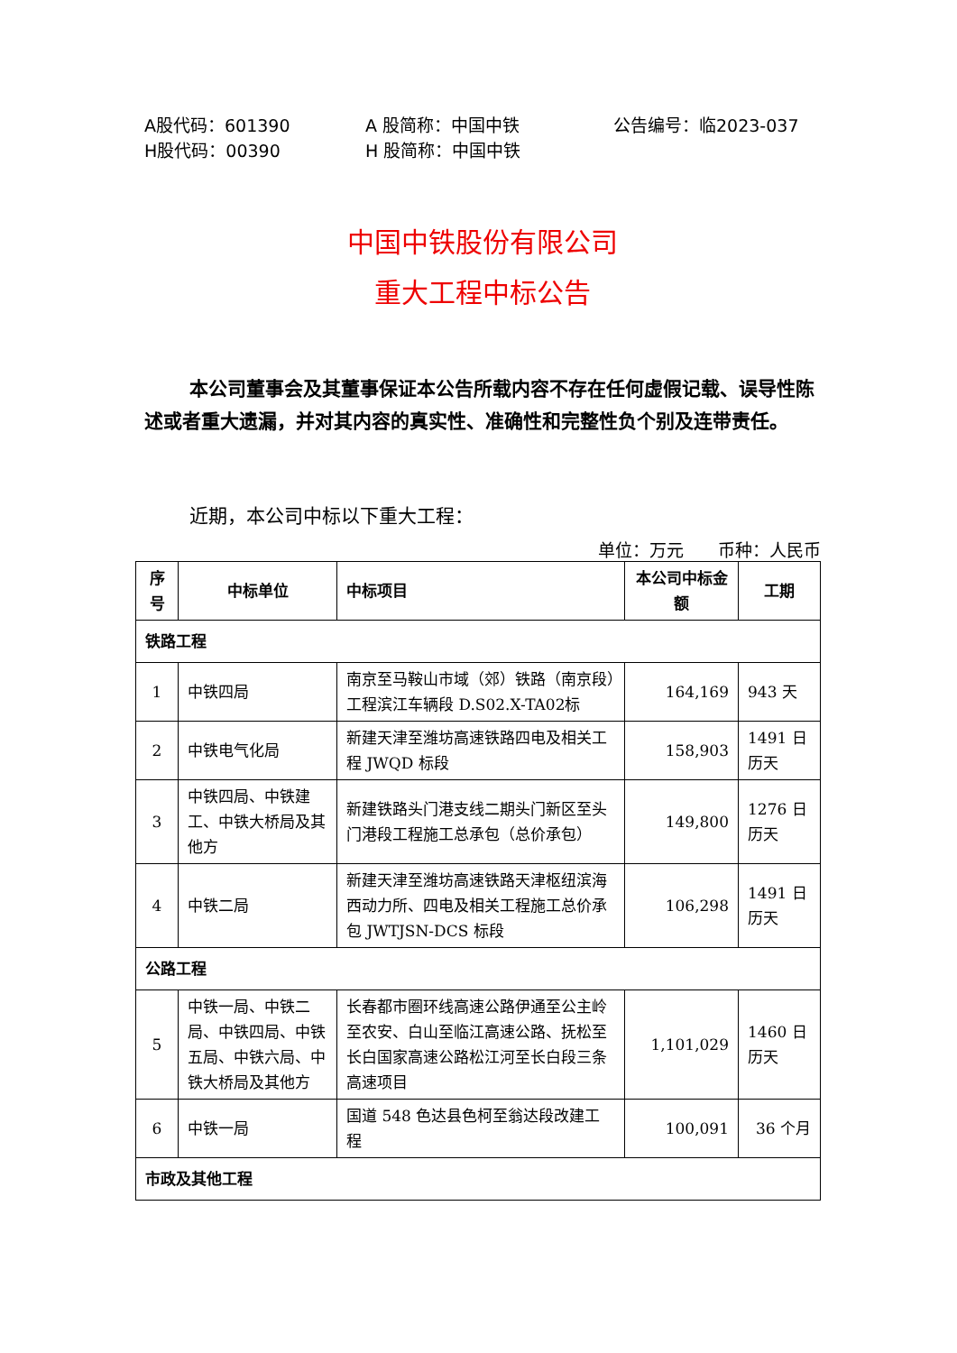A股代码：601390 A 股简称：中国中铁 公告编号：临2023-037
H股代码：00390 H 股简称：中国中铁
中国中铁股份有限公司
重大工程中标公告
本公司董事会及其董事保证本公告所载内容不存在任何虚假记载、误导性陈述或者重大遗漏，并对其内容的真实性、准确性和完整性负个别及连带责任。
近期，本公司中标以下重大工程：
单位：万元　　币种：人民币
| 序号 | 中标单位 | 中标项目 | 本公司中标金额 | 工期 |
| --- | --- | --- | --- | --- |
| 铁路工程 | | | | |
| 1 | 中铁四局 | 南京至马鞍山市域（郊）铁路（南京段）工程滨江车辆段 D.S02.X-TA02标 | 164,169 | 943 天 |
| 2 | 中铁电气化局 | 新建天津至潍坊高速铁路四电及相关工程 JWQD 标段 | 158,903 | 1491 日历天 |
| 3 | 中铁四局、中铁建工、中铁大桥局及其他方 | 新建铁路头门港支线二期头门新区至头门港段工程施工总承包（总价承包） | 149,800 | 1276 日历天 |
| 4 | 中铁二局 | 新建天津至潍坊高速铁路天津枢纽滨海西动力所、四电及相关工程施工总价承包 JWTJSN-DCS 标段 | 106,298 | 1491 日历天 |
| 公路工程 | | | | |
| 5 | 中铁一局、中铁二局、中铁四局、中铁五局、中铁六局、中铁大桥局及其他方 | 长春都市圈环线高速公路伊通至公主岭至农安、白山至临江高速公路、抚松至长白国家高速公路松江河至长白段三条高速项目 | 1,101,029 | 1460 日历天 |
| 6 | 中铁一局 | 国道 548 色达县色柯至翁达段改建工程 | 100,091 | 36 个月 |
| 市政及其他工程 | | | | |